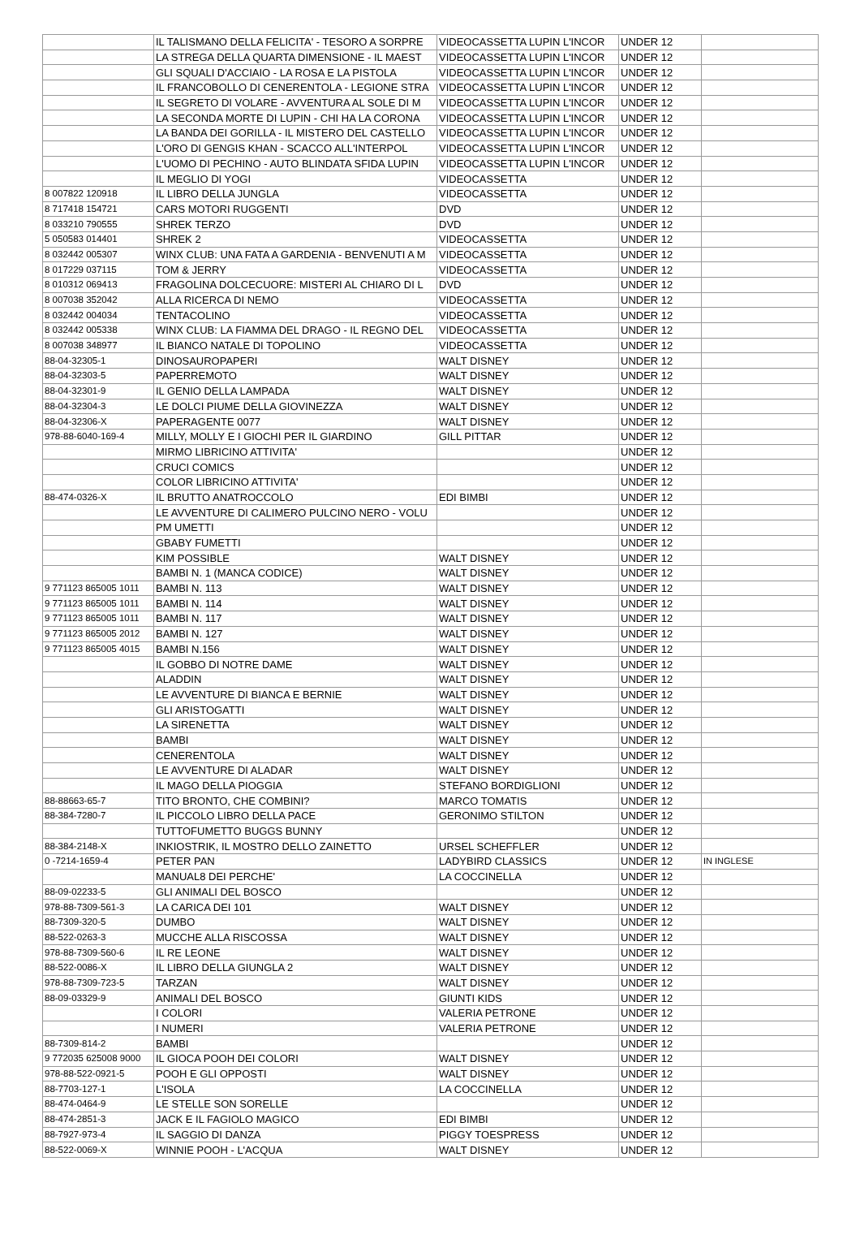| | IL TALISMANO DELLA FELICITA' - TESORO A SORPRE | VIDEOCASSETTA LUPIN L'INCOR | UNDER 12 | |
| | LA STREGA DELLA QUARTA DIMENSIONE - IL MAEST | VIDEOCASSETTA LUPIN L'INCOR | UNDER 12 | |
| | GLI SQUALI D'ACCIAIO - LA ROSA E LA PISTOLA | VIDEOCASSETTA LUPIN L'INCOR | UNDER 12 | |
| | IL FRANCOBOLLO DI CENERENTOLA - LEGIONE STRA | VIDEOCASSETTA LUPIN L'INCOR | UNDER 12 | |
| | IL SEGRETO DI VOLARE - AVVENTURA AL SOLE DI M | VIDEOCASSETTA LUPIN L'INCOR | UNDER 12 | |
| | LA SECONDA MORTE DI LUPIN - CHI HA LA CORONA | VIDEOCASSETTA LUPIN L'INCOR | UNDER 12 | |
| | LA BANDA DEI GORILLA - IL MISTERO DEL CASTELLO | VIDEOCASSETTA LUPIN L'INCOR | UNDER 12 | |
| | L'ORO DI GENGIS KHAN - SCACCO ALL'INTERPOL | VIDEOCASSETTA LUPIN L'INCOR | UNDER 12 | |
| | L'UOMO DI PECHINO - AUTO BLINDATA SFIDA LUPIN | VIDEOCASSETTA LUPIN L'INCOR | UNDER 12 | |
| | IL MEGLIO DI YOGI | VIDEOCASSETTA | UNDER 12 | |
| 8 007822 120918 | IL LIBRO DELLA JUNGLA | VIDEOCASSETTA | UNDER 12 | |
| 8 717418 154721 | CARS MOTORI RUGGENTI | DVD | UNDER 12 | |
| 8 033210 790555 | SHREK TERZO | DVD | UNDER 12 | |
| 5 050583 014401 | SHREK 2 | VIDEOCASSETTA | UNDER 12 | |
| 8 032442 005307 | WINX CLUB: UNA FATA A GARDENIA - BENVENUTI A M | VIDEOCASSETTA | UNDER 12 | |
| 8 017229 037115 | TOM & JERRY | VIDEOCASSETTA | UNDER 12 | |
| 8 010312 069413 | FRAGOLINA DOLCECUORE: MISTERI AL CHIARO DI L | DVD | UNDER 12 | |
| 8 007038 352042 | ALLA RICERCA DI NEMO | VIDEOCASSETTA | UNDER 12 | |
| 8 032442 004034 | TENTACOLINO | VIDEOCASSETTA | UNDER 12 | |
| 8 032442 005338 | WINX CLUB: LA FIAMMA DEL DRAGO - IL REGNO DEL | VIDEOCASSETTA | UNDER 12 | |
| 8 007038 348977 | IL BIANCO NATALE DI TOPOLINO | VIDEOCASSETTA | UNDER 12 | |
| 88-04-32305-1 | DINOSAUROPAPERI | WALT DISNEY | UNDER 12 | |
| 88-04-32303-5 | PAPERREMOTO | WALT DISNEY | UNDER 12 | |
| 88-04-32301-9 | IL GENIO DELLA LAMPADA | WALT DISNEY | UNDER 12 | |
| 88-04-32304-3 | LE DOLCI PIUME DELLA GIOVINEZZA | WALT DISNEY | UNDER 12 | |
| 88-04-32306-X | PAPERAGENTE 0077 | WALT DISNEY | UNDER 12 | |
| 978-88-6040-169-4 | MILLY, MOLLY E I GIOCHI PER IL GIARDINO | GILL PITTAR | UNDER 12 | |
| | MIRMO LIBRICINO ATTIVITA' | | UNDER 12 | |
| | CRUCI COMICS | | UNDER 12 | |
| | COLOR LIBRICINO ATTIVITA' | | UNDER 12 | |
| 88-474-0326-X | IL BRUTTO ANATROCCOLO | EDI BIMBI | UNDER 12 | |
| | LE AVVENTURE DI CALIMERO PULCINO NERO - VOLU | | UNDER 12 | |
| | PM UMETTI | | UNDER 12 | |
| | GBABY FUMETTI | | UNDER 12 | |
| | KIM POSSIBLE | WALT DISNEY | UNDER 12 | |
| | BAMBI N. 1 (MANCA CODICE) | WALT DISNEY | UNDER 12 | |
| 9 771123 865005 1011 | BAMBI N. 113 | WALT DISNEY | UNDER 12 | |
| 9 771123 865005 1011 | BAMBI N. 114 | WALT DISNEY | UNDER 12 | |
| 9 771123 865005 1011 | BAMBI N. 117 | WALT DISNEY | UNDER 12 | |
| 9 771123 865005 2012 | BAMBI N. 127 | WALT DISNEY | UNDER 12 | |
| 9 771123 865005 4015 | BAMBI N.156 | WALT DISNEY | UNDER 12 | |
| | IL GOBBO DI NOTRE DAME | WALT DISNEY | UNDER 12 | |
| | ALADDIN | WALT DISNEY | UNDER 12 | |
| | LE AVVENTURE DI BIANCA E BERNIE | WALT DISNEY | UNDER 12 | |
| | GLI ARISTOGATTI | WALT DISNEY | UNDER 12 | |
| | LA SIRENETTA | WALT DISNEY | UNDER 12 | |
| | BAMBI | WALT DISNEY | UNDER 12 | |
| | CENERENTOLA | WALT DISNEY | UNDER 12 | |
| | LE AVVENTURE DI ALADAR | WALT DISNEY | UNDER 12 | |
| | IL MAGO DELLA PIOGGIA | STEFANO BORDIGLIONI | UNDER 12 | |
| 88-88663-65-7 | TITO BRONTO, CHE COMBINI? | MARCO TOMATIS | UNDER 12 | |
| 88-384-7280-7 | IL PICCOLO LIBRO DELLA PACE | GERONIMO STILTON | UNDER 12 | |
| | TUTTOFUMETTO BUGGS BUNNY | | UNDER 12 | |
| 88-384-2148-X | INKIOSTRIK, IL MOSTRO DELLO ZAINETTO | URSEL SCHEFFLER | UNDER 12 | |
| 0 -7214-1659-4 | PETER PAN | LADYBIRD CLASSICS | UNDER 12 | IN INGLESE |
| | MANUAL8 DEI PERCHE' | LA COCCINELLA | UNDER 12 | |
| 88-09-02233-5 | GLI ANIMALI DEL BOSCO | | UNDER 12 | |
| 978-88-7309-561-3 | LA CARICA DEI 101 | WALT DISNEY | UNDER 12 | |
| 88-7309-320-5 | DUMBO | WALT DISNEY | UNDER 12 | |
| 88-522-0263-3 | MUCCHE ALLA RISCOSSA | WALT DISNEY | UNDER 12 | |
| 978-88-7309-560-6 | IL RE LEONE | WALT DISNEY | UNDER 12 | |
| 88-522-0086-X | IL LIBRO DELLA GIUNGLA 2 | WALT DISNEY | UNDER 12 | |
| 978-88-7309-723-5 | TARZAN | WALT DISNEY | UNDER 12 | |
| 88-09-03329-9 | ANIMALI DEL BOSCO | GIUNTI KIDS | UNDER 12 | |
| | I COLORI | VALERIA PETRONE | UNDER 12 | |
| | I NUMERI | VALERIA PETRONE | UNDER 12 | |
| 88-7309-814-2 | BAMBI | | UNDER 12 | |
| 9 772035 625008 9000 | IL GIOCA POOH DEI COLORI | WALT DISNEY | UNDER 12 | |
| 978-88-522-0921-5 | POOH E GLI OPPOSTI | WALT DISNEY | UNDER 12 | |
| 88-7703-127-1 | L'ISOLA | LA COCCINELLA | UNDER 12 | |
| 88-474-0464-9 | LE STELLE SON SORELLE | | UNDER 12 | |
| 88-474-2851-3 | JACK E IL FAGIOLO MAGICO | EDI BIMBI | UNDER 12 | |
| 88-7927-973-4 | IL SAGGIO DI DANZA | PIGGY TOESPRESS | UNDER 12 | |
| 88-522-0069-X | WINNIE POOH - L'ACQUA | WALT DISNEY | UNDER 12 | |